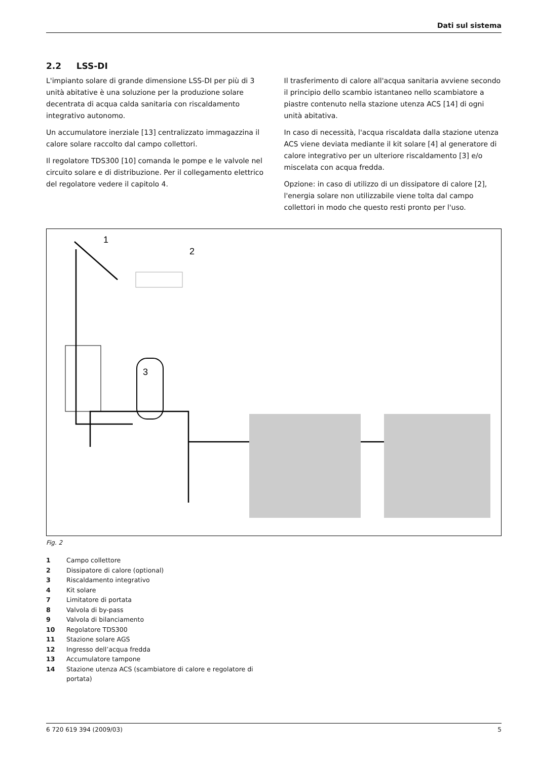Dati sul sistema
2.2 LSS-DI
L'impianto solare di grande dimensione LSS-DI per più di 3 unità abitative è una soluzione per la produzione solare decentrata di acqua calda sanitaria con riscaldamento integrativo autonomo.
Un accumulatore inerziale [13] centralizzato immagazzina il calore solare raccolto dal campo collettori.
Il regolatore TDS300 [10] comanda le pompe e le valvole nel circuito solare e di distribuzione. Per il collegamento elettrico del regolatore vedere il capitolo 4.
Il trasferimento di calore all'acqua sanitaria avviene secondo il principio dello scambio istantaneo nello scambiatore a piastre contenuto nella stazione utenza ACS [14] di ogni unità abitativa.
In caso di necessità, l'acqua riscaldata dalla stazione utenza ACS viene deviata mediante il kit solare [4] al generatore di calore integrativo per un ulteriore riscaldamento [3] e/o miscelata con acqua fredda.
Opzione: in caso di utilizzo di un dissipatore di calore [2], l'energia solare non utilizzabile viene tolta dal campo collettori in modo che questo resti pronto per l'uso.
1
2
3
Fig. 2
1 Campo collettore
2 Dissipatore di calore (optional)
3 Riscaldamento integrativo
4 Kit solare
7 Limitatore di portata
8 Valvola di by-pass
9 Valvola di bilanciamento
10 Regolatore TDS300
11 Stazione solare AGS
12 Ingresso dell’acqua fredda
13 Accumulatore tampone
14 Stazione utenza ACS (scambiatore di calore e regolatore di portata)
6 720 619 394 (2009/03) 5